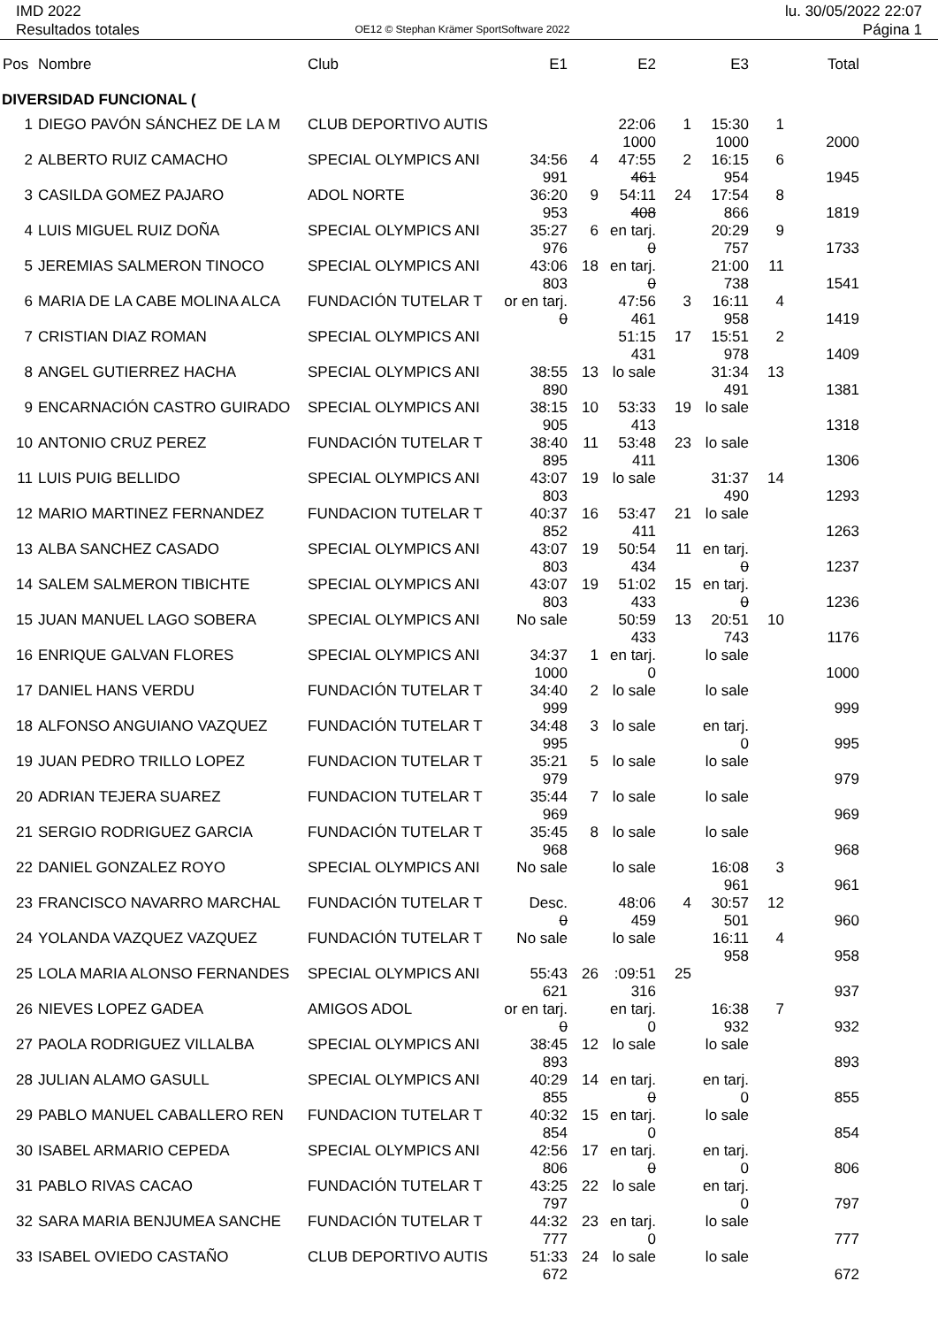IMD 2022
Resultados totales
OE12 © Stephan Krämer SportSoftware 2022
lu. 30/05/2022 22:07
Página 1
| Pos | Nombre | Club | E1 | | E2 | | E3 | | Total | |
| --- | --- | --- | --- | --- | --- | --- | --- | --- | --- | --- |
| DIVERSIDAD FUNCIONAL ( | | | | | | | | | | |
| 1 | DIEGO PAVÓN SÁNCHEZ DE LA M | CLUB DEPORTIVO AUTIS | | | 22:06 | 1 | 15:30 | 1 | | |
| | | | | | 1000 | | 1000 | | 2000 | |
| 2 | ALBERTO RUIZ CAMACHO | SPECIAL OLYMPICS ANI | 34:56 | 4 | 47:55 | 2 | 16:15 | 6 | | |
| | | | 991 | | 461 | | 954 | | 1945 | |
| 3 | CASILDA GOMEZ PAJARO | ADOL NORTE | 36:20 | 9 | 54:11 | 24 | 17:54 | 8 | | |
| | | | 953 | | 408 | | 866 | | 1819 | |
| 4 | LUIS MIGUEL RUIZ DOÑA | SPECIAL OLYMPICS ANI | 35:27 | 6 | en tarj. | | 20:29 | 9 | | |
| | | | 976 | | 0 | | 757 | | 1733 | |
| 5 | JEREMIAS SALMERON TINOCO | SPECIAL OLYMPICS ANI | 43:06 | 18 | en tarj. | | 21:00 | 11 | | |
| | | | 803 | | 0 | | 738 | | 1541 | |
| 6 | MARIA DE LA CABE MOLINA ALCA | FUNDACIÓN TUTELAR T | or en tarj. | | 47:56 | 3 | 16:11 | 4 | | |
| | | | 0 | | 461 | | 958 | | 1419 | |
| 7 | CRISTIAN DIAZ ROMAN | SPECIAL OLYMPICS ANI | | | 51:15 | 17 | 15:51 | 2 | | |
| | | | | | 431 | | 978 | | 1409 | |
| 8 | ANGEL GUTIERREZ HACHA | SPECIAL OLYMPICS ANI | 38:55 | 13 | lo sale | | 31:34 | 13 | | |
| | | | 890 | | | | 491 | | 1381 | |
| 9 | ENCARNACIÓN CASTRO GUIRADO | SPECIAL OLYMPICS ANI | 38:15 | 10 | 53:33 | 19 | lo sale | | | |
| | | | 905 | | 413 | | | | 1318 | |
| 10 | ANTONIO CRUZ PEREZ | FUNDACIÓN TUTELAR T | 38:40 | 11 | 53:48 | 23 | lo sale | | | |
| | | | 895 | | 411 | | | | 1306 | |
| 11 | LUIS PUIG BELLIDO | SPECIAL OLYMPICS ANI | 43:07 | 19 | lo sale | | 31:37 | 14 | | |
| | | | 803 | | | | 490 | | 1293 | |
| 12 | MARIO MARTINEZ FERNANDEZ | FUNDACION TUTELAR T | 40:37 | 16 | 53:47 | 21 | lo sale | | | |
| | | | 852 | | 411 | | | | 1263 | |
| 13 | ALBA SANCHEZ CASADO | SPECIAL OLYMPICS ANI | 43:07 | 19 | 50:54 | 11 | en tarj. | | | |
| | | | 803 | | 434 | | 0 | | 1237 | |
| 14 | SALEM SALMERON TIBICHTE | SPECIAL OLYMPICS ANI | 43:07 | 19 | 51:02 | 15 | en tarj. | | | |
| | | | 803 | | 433 | | 0 | | 1236 | |
| 15 | JUAN MANUEL LAGO SOBERA | SPECIAL OLYMPICS ANI | No sale | | 50:59 | 13 | 20:51 | 10 | | |
| | | | | | 433 | | 743 | | 1176 | |
| 16 | ENRIQUE GALVAN FLORES | SPECIAL OLYMPICS ANI | 34:37 | 1 | en tarj. | | lo sale | | | |
| | | | 1000 | | 0 | | | | 1000 | |
| 17 | DANIEL HANS VERDU | FUNDACIÓN TUTELAR T | 34:40 | 2 | lo sale | | lo sale | | | |
| | | | 999 | | | | | | 999 | |
| 18 | ALFONSO ANGUIANO VAZQUEZ | FUNDACIÓN TUTELAR T | 34:48 | 3 | lo sale | | en tarj. | | | |
| | | | 995 | | | | 0 | | 995 | |
| 19 | JUAN PEDRO TRILLO LOPEZ | FUNDACION TUTELAR T | 35:21 | 5 | lo sale | | lo sale | | | |
| | | | 979 | | | | | | 979 | |
| 20 | ADRIAN TEJERA SUAREZ | FUNDACION TUTELAR T | 35:44 | 7 | lo sale | | lo sale | | | |
| | | | 969 | | | | | | 969 | |
| 21 | SERGIO RODRIGUEZ GARCIA | FUNDACIÓN TUTELAR T | 35:45 | 8 | lo sale | | lo sale | | | |
| | | | 968 | | | | | | 968 | |
| 22 | DANIEL GONZALEZ ROYO | SPECIAL OLYMPICS ANI | No sale | | lo sale | | 16:08 | 3 | | |
| | | | | | | | 961 | | 961 | |
| 23 | FRANCISCO NAVARRO MARCHAL | FUNDACIÓN TUTELAR T | Desc. | | 48:06 | 4 | 30:57 | 12 | | |
| | | | 0 | | 459 | | 501 | | 960 | |
| 24 | YOLANDA VAZQUEZ VAZQUEZ | FUNDACIÓN TUTELAR T | No sale | | lo sale | | 16:11 | 4 | | |
| | | | | | | | 958 | | 958 | |
| 25 | LOLA MARIA ALONSO FERNANDES | SPECIAL OLYMPICS ANI | 55:43 | 26 | :09:51 | 25 | | | | |
| | | | 621 | | 316 | | | | 937 | |
| 26 | NIEVES LOPEZ GADEA | AMIGOS ADOL | or en tarj. | | en tarj. | | 16:38 | 7 | | |
| | | | 0 | | 0 | | 932 | | 932 | |
| 27 | PAOLA RODRIGUEZ VILLALBA | SPECIAL OLYMPICS ANI | 38:45 | 12 | lo sale | | lo sale | | | |
| | | | 893 | | | | | | 893 | |
| 28 | JULIAN ALAMO GASULL | SPECIAL OLYMPICS ANI | 40:29 | 14 | en tarj. | | en tarj. | | | |
| | | | 855 | | 0 | | 0 | | 855 | |
| 29 | PABLO MANUEL CABALLERO REN | FUNDACION TUTELAR T | 40:32 | 15 | en tarj. | | lo sale | | | |
| | | | 854 | | 0 | | | | 854 | |
| 30 | ISABEL ARMARIO CEPEDA | SPECIAL OLYMPICS ANI | 42:56 | 17 | en tarj. | | en tarj. | | | |
| | | | 806 | | 0 | | 0 | | 806 | |
| 31 | PABLO RIVAS CACAO | FUNDACIÓN TUTELAR T | 43:25 | 22 | lo sale | | en tarj. | | | |
| | | | 797 | | | | 0 | | 797 | |
| 32 | SARA MARIA BENJUMEA SANCHE | FUNDACIÓN TUTELAR T | 44:32 | 23 | en tarj. | | lo sale | | | |
| | | | 777 | | 0 | | | | 777 | |
| 33 | ISABEL OVIEDO CASTAÑO | CLUB DEPORTIVO AUTIS | 51:33 | 24 | lo sale | | lo sale | | | |
| | | | 672 | | | | | | 672 | |